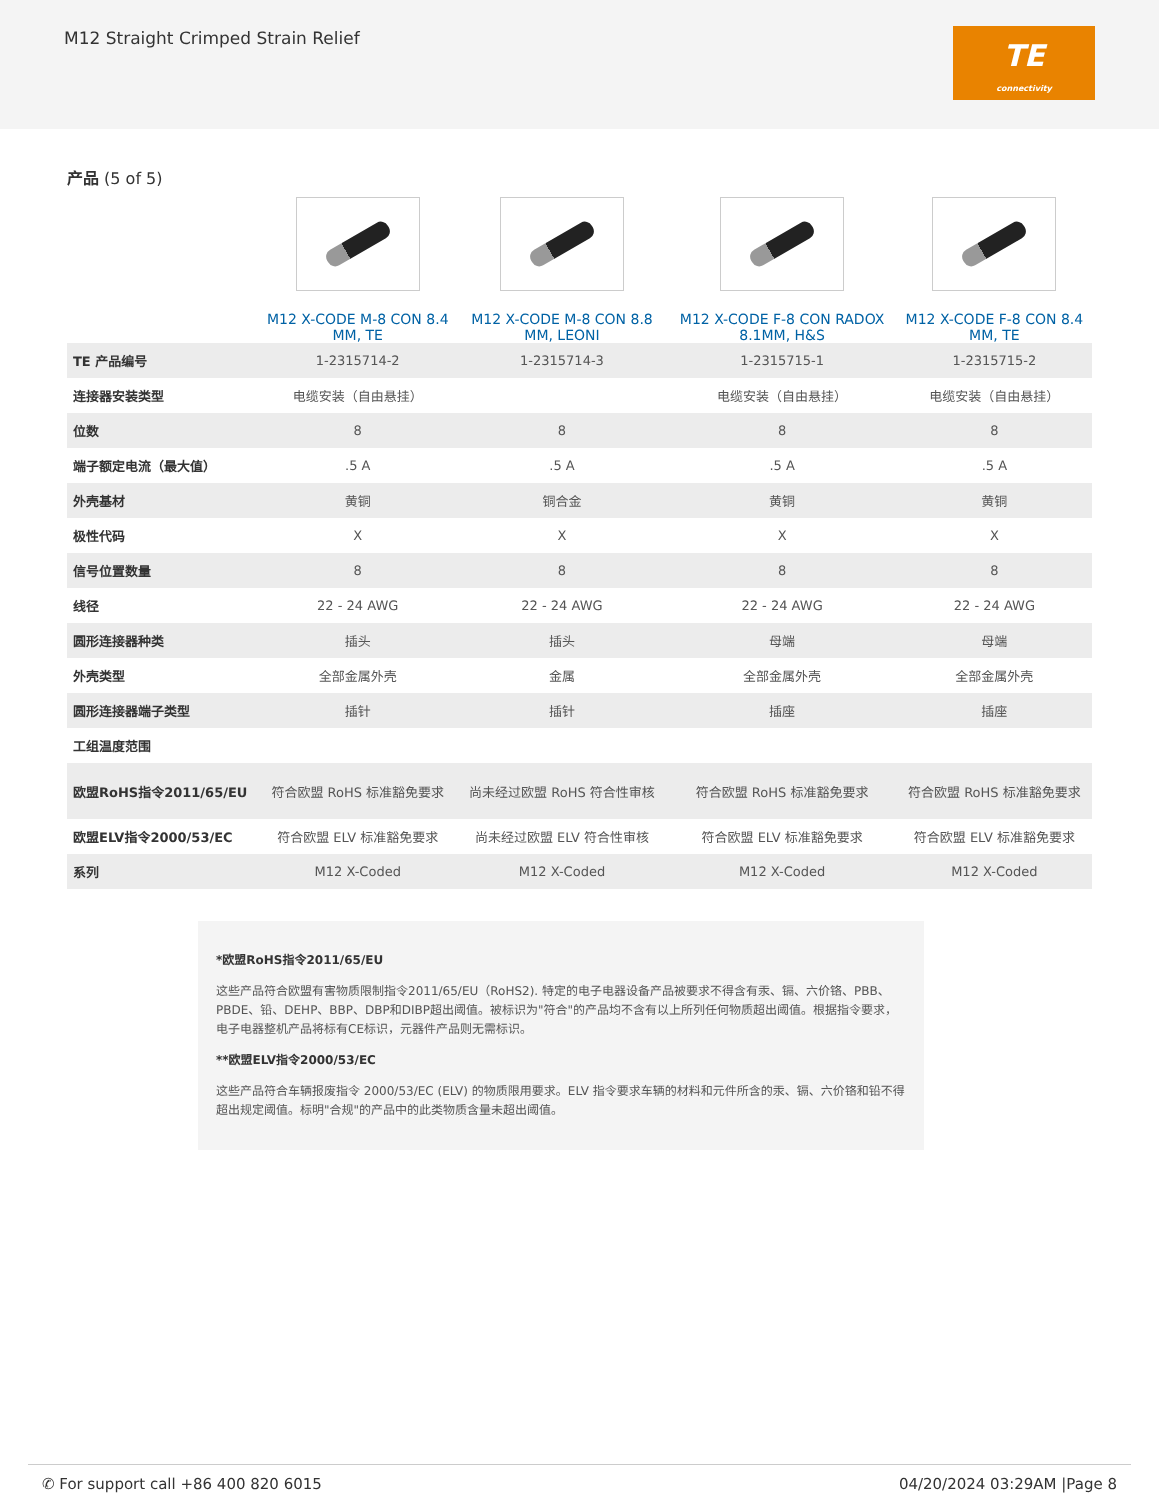M12 Straight Crimped Strain Relief
TE
connectivity
产品 (5 of 5)
| | M12 X-CODE M-8 CON 8.4 MM, TE | M12 X-CODE M-8 CON 8.8 MM, LEONI | M12 X-CODE F-8 CON RADOX 8.1MM, H&S | M12 X-CODE F-8 CON 8.4 MM, TE |
| --- | --- | --- | --- | --- |
| TE 产品编号 | 1-2315714-2 | 1-2315714-3 | 1-2315715-1 | 1-2315715-2 |
| 连接器安装类型 | 电缆安装（自由悬挂） | | 电缆安装（自由悬挂） | 电缆安装（自由悬挂） |
| 位数 | 8 | 8 | 8 | 8 |
| 端子额定电流（最大值） | .5 A | .5 A | .5 A | .5 A |
| 外壳基材 | 黄铜 | 铜合金 | 黄铜 | 黄铜 |
| 极性代码 | X | X | X | X |
| 信号位置数量 | 8 | 8 | 8 | 8 |
| 线径 | 22 - 24 AWG | 22 - 24 AWG | 22 - 24 AWG | 22 - 24 AWG |
| 圆形连接器种类 | 插头 | 插头 | 母端 | 母端 |
| 外壳类型 | 全部金属外壳 | 金属 | 全部金属外壳 | 全部金属外壳 |
| 圆形连接器端子类型 | 插针 | 插针 | 插座 | 插座 |
| 工组温度范围 | | | | |
| 欧盟RoHS指令2011/65/EU | 符合欧盟 RoHS 标准豁免要求 | 尚未经过欧盟 RoHS 符合性审核 | 符合欧盟 RoHS 标准豁免要求 | 符合欧盟 RoHS 标准豁免要求 |
| 欧盟ELV指令2000/53/EC | 符合欧盟 ELV 标准豁免要求 | 尚未经过欧盟 ELV 符合性审核 | 符合欧盟 ELV 标准豁免要求 | 符合欧盟 ELV 标准豁免要求 |
| 系列 | M12 X-Coded | M12 X-Coded | M12 X-Coded | M12 X-Coded |
*欧盟RoHS指令2011/65/EU
这些产品符合欧盟有害物质限制指令2011/65/EU（RoHS2). 特定的电子电器设备产品被要求不得含有汞、镉、六价铬、PBB、PBDE、铅、DEHP、BBP、DBP和DIBP超出阈值。被标识为"符合"的产品均不含有以上所列任何物质超出阈值。根据指令要求，电子电器整机产品将标有CE标识，元器件产品则无需标识。
**欧盟ELV指令2000/53/EC
这些产品符合车辆报废指令 2000/53/EC (ELV) 的物质限用要求。ELV 指令要求车辆的材料和元件所含的汞、镉、六价铬和铅不得超出规定阈值。标明"合规"的产品中的此类物质含量未超出阈值。
✆ For support call +86 400 820 6015 04/20/2024 03:29AM |Page 8